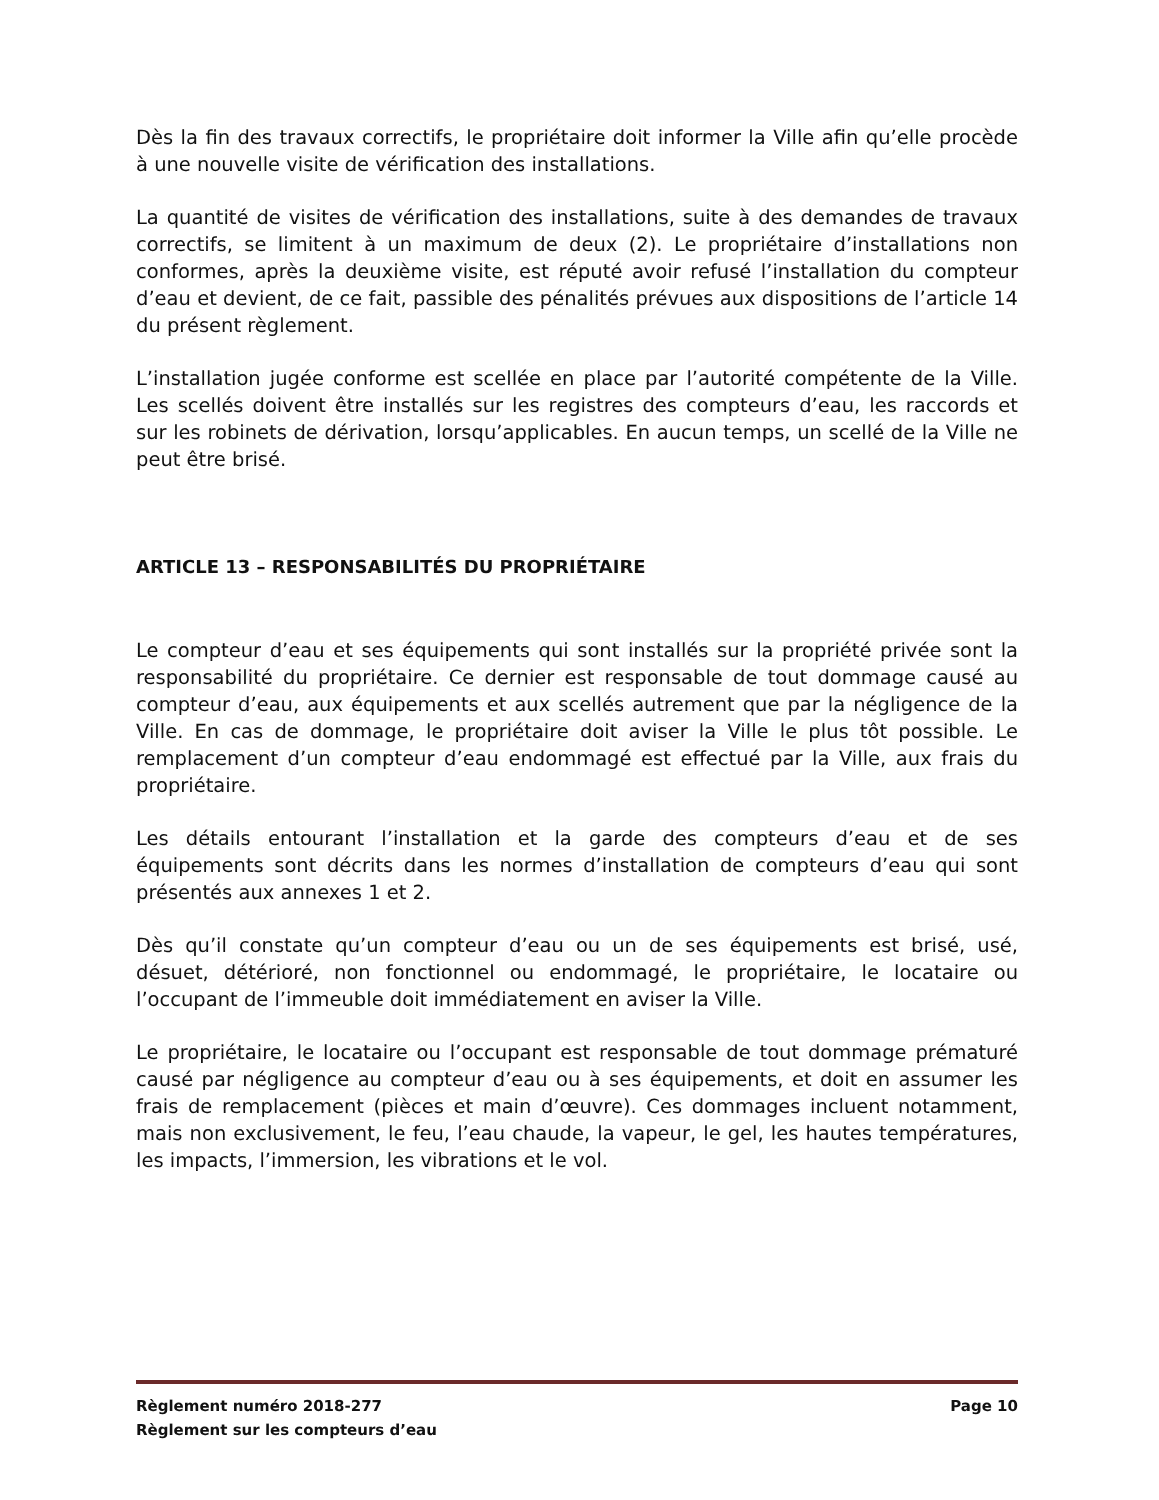Dès la fin des travaux correctifs, le propriétaire doit informer la Ville afin qu’elle procède à une nouvelle visite de vérification des installations.
La quantité de visites de vérification des installations, suite à des demandes de travaux correctifs, se limitent à un maximum de deux (2). Le propriétaire d’installations non conformes, après la deuxième visite, est réputé avoir refusé l’installation du compteur d’eau et devient, de ce fait, passible des pénalités prévues aux dispositions de l’article 14 du présent règlement.
L’installation jugée conforme est scellée en place par l’autorité compétente de la Ville. Les scellés doivent être installés sur les registres des compteurs d’eau, les raccords et sur les robinets de dérivation, lorsqu’applicables. En aucun temps, un scellé de la Ville ne peut être brisé.
ARTICLE 13 – RESPONSABILITÉS DU PROPRIÉTAIRE
Le compteur d’eau et ses équipements qui sont installés sur la propriété privée sont la responsabilité du propriétaire. Ce dernier est responsable de tout dommage causé au compteur d’eau, aux équipements et aux scellés autrement que par la négligence de la Ville. En cas de dommage, le propriétaire doit aviser la Ville le plus tôt possible. Le remplacement d’un compteur d’eau endommagé est effectué par la Ville, aux frais du propriétaire.
Les détails entourant l’installation et la garde des compteurs d’eau et de ses équipements sont décrits dans les normes d’installation de compteurs d’eau qui sont présentés aux annexes 1 et 2.
Dès qu’il constate qu’un compteur d’eau ou un de ses équipements est brisé, usé, désuet, détérioré, non fonctionnel ou endommagé, le propriétaire, le locataire ou l’occupant de l’immeuble doit immédiatement en aviser la Ville.
Le propriétaire, le locataire ou l’occupant est responsable de tout dommage prématuré causé par négligence au compteur d’eau ou à ses équipements, et doit en assumer les frais de remplacement (pièces et main d’œuvre). Ces dommages incluent notamment, mais non exclusivement, le feu, l’eau chaude, la vapeur, le gel, les hautes températures, les impacts, l’immersion, les vibrations et le vol.
Règlement numéro 2018-277 Page 10
Règlement sur les compteurs d’eau